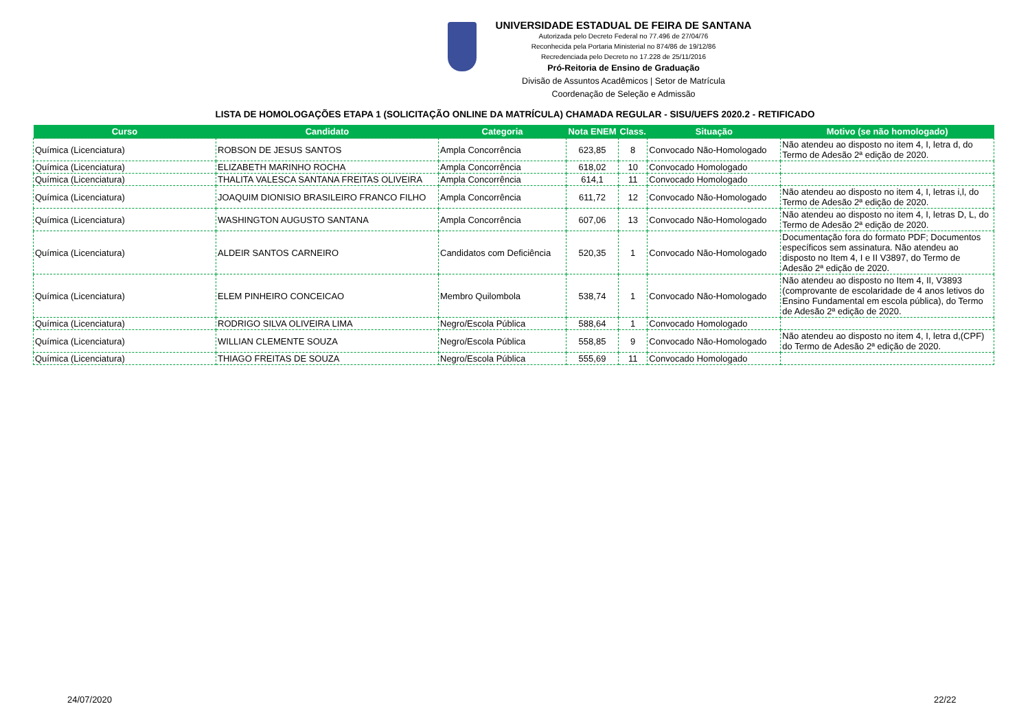UNIVERSIDADE ESTADUAL DE FEIRA DE SANTANA
Autorizada pelo Decreto Federal no 77.496 de 27/04/76
Reconhecida pela Portaria Ministerial no 874/86 de 19/12/86
Recredenciada pelo Decreto no 17.228 de 25/11/2016
Pró-Reitoria de Ensino de Graduação
Divisão de Assuntos Acadêmicos | Setor de Matrícula
Coordenação de Seleção e Admissão
LISTA DE HOMOLOGAÇÕES ETAPA 1 (SOLICITAÇÃO ONLINE DA MATRÍCULA) CHAMADA REGULAR - SISU/UEFS 2020.2 - RETIFICADO
| Curso | Candidato | Categoria | Nota ENEM | Class. | Situação | Motivo (se não homologado) |
| --- | --- | --- | --- | --- | --- | --- |
| Química (Licenciatura) | ROBSON DE JESUS SANTOS | Ampla Concorrência | 623,85 | 8 | Convocado Não-Homologado | Não atendeu ao disposto no item 4, I, letra d, do Termo de Adesão 2ª edição de 2020. |
| Química (Licenciatura) | ELIZABETH MARINHO ROCHA | Ampla Concorrência | 618,02 | 10 | Convocado Homologado | |
| Química (Licenciatura) | THALITA VALESCA SANTANA FREITAS OLIVEIRA | Ampla Concorrência | 614,1 | 11 | Convocado Homologado | |
| Química (Licenciatura) | JOAQUIM DIONISIO BRASILEIRO FRANCO FILHO | Ampla Concorrência | 611,72 | 12 | Convocado Não-Homologado | Não atendeu ao disposto no item 4, I, letras i,l, do Termo de Adesão 2ª edição de 2020. |
| Química (Licenciatura) | WASHINGTON AUGUSTO SANTANA | Ampla Concorrência | 607,06 | 13 | Convocado Não-Homologado | Não atendeu ao disposto no item 4, I, letras D, L, do Termo de Adesão 2ª edição de 2020. |
| Química (Licenciatura) | ALDEIR SANTOS CARNEIRO | Candidatos com Deficiência | 520,35 | 1 | Convocado Não-Homologado | Documentação fora do formato PDF; Documentos específicos sem assinatura. Não atendeu ao disposto no Item 4, I e II V3897, do Termo de Adesão 2ª edição de 2020. |
| Química (Licenciatura) | ELEM PINHEIRO CONCEICAO | Membro Quilombola | 538,74 | 1 | Convocado Não-Homologado | Não atendeu ao disposto no Item 4, II, V3893 (comprovante de escolaridade de 4 anos letivos do Ensino Fundamental em escola pública), do Termo de Adesão 2ª edição de 2020. |
| Química (Licenciatura) | RODRIGO SILVA OLIVEIRA LIMA | Negro/Escola Pública | 588,64 | 1 | Convocado Homologado | |
| Química (Licenciatura) | WILLIAN CLEMENTE SOUZA | Negro/Escola Pública | 558,85 | 9 | Convocado Não-Homologado | Não atendeu ao disposto no item 4, I, letra d,(CPF) do Termo de Adesão 2ª edição de 2020. |
| Química (Licenciatura) | THIAGO FREITAS DE SOUZA | Negro/Escola Pública | 555,69 | 11 | Convocado Homologado | |
24/07/2020 22/22